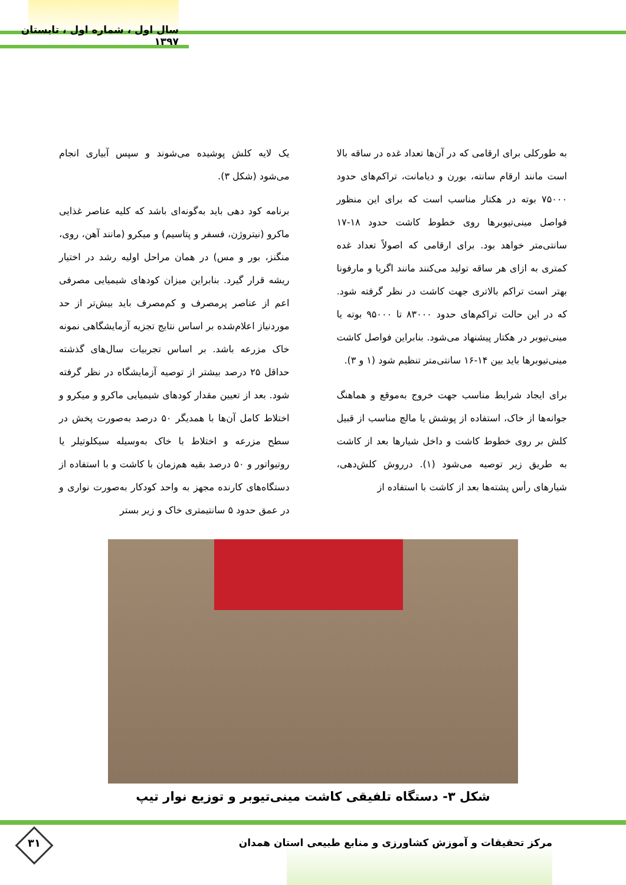سال اول ، شماره اول ، تابستان ۱۳۹۷
به طورکلی برای ارقامی که در آن‌ها تعداد غده در ساقه بالا است مانند ارقام سانته، بورن و دیامانت، تراکم‌های حدود ۷۵۰۰۰ بوته در هکتار مناسب است که برای این منظور فواصل مینی‌تیوبرها روی خطوط کاشت حدود ۱۸-۱۷ سانتی‌متر خواهد بود. برای ارقامی که اصولاً تعداد غده کمتری به ازای هر ساقه تولید می‌کنند مانند اگریا و مارفونا بهتر است تراکم بالاتری جهت کاشت در نظر گرفته شود. که در این حالت تراکم‌های حدود ۸۳۰۰۰ تا ۹۵۰۰۰ بوته یا مینی‌تیوبر در هکتار پیشنهاد می‌شود. بنابراین فواصل کاشت مینی‌تیوبرها باید بین ۱۴-۱۶ سانتی‌متر تنظیم شود (۱ و ۳).
برای ایجاد شرایط مناسب جهت خروج به‌موقع و هماهنگ جوانه‌ها از خاک، استفاده از پوشش یا مالچ مناسب از قبیل کلش بر روی خطوط کاشت و داخل شیارها بعد از کاشت به طریق زیر توصیه می‌شود (۱). درروش کلش‌دهی، شیارهای رأس پشته‌ها بعد از کاشت با استفاده از
یک لایه کلش پوشیده می‌شوند و سپس آبیاری انجام می‌شود (شکل ۳).
برنامه کود دهی باید به‌گونه‌ای باشد که کلیه عناصر غذایی ماکرو (نیتروژن، فسفر و پتاسیم) و میکرو (مانند آهن، روی، منگنز، بور و مس) در همان مراحل اولیه رشد در اختیار ریشه قرار گیرد. بنابراین میزان کودهای شیمیایی مصرفی اعم از عناصر پرمصرف و کم‌مصرف باید بیش‌تر از حد موردنیاز اعلام‌شده بر اساس نتایج تجزیه آزمایشگاهی نمونه خاک مزرعه باشد. بر اساس تجربیات سال‌های گذشته حداقل ۲۵ درصد بیشتر از توصیه آزمایشگاه در نظر گرفته شود. بعد از تعیین مقدار کودهای شیمیایی ماکرو و میکرو و اختلاط کامل آن‌ها با همدیگر ۵۰ درصد به‌صورت پخش در سطح مزرعه و اختلاط با خاک به‌وسیله سیکلوتیلر یا روتیواتور و ۵۰ درصد بقیه هم‌زمان با کاشت و با استفاده از دستگاه‌های کارنده مجهز به واحد کودکار به‌صورت نواری و در عمق حدود ۵ سانتیمتری خاک و زیر بستر
شکل ۳- دستگاه تلفیقی کاشت مینی‌تیوبر و توزیع نوار تیپ
۳۱
مرکز تحقیقات و آموزش کشاورزی و منابع طبیعی استان همدان